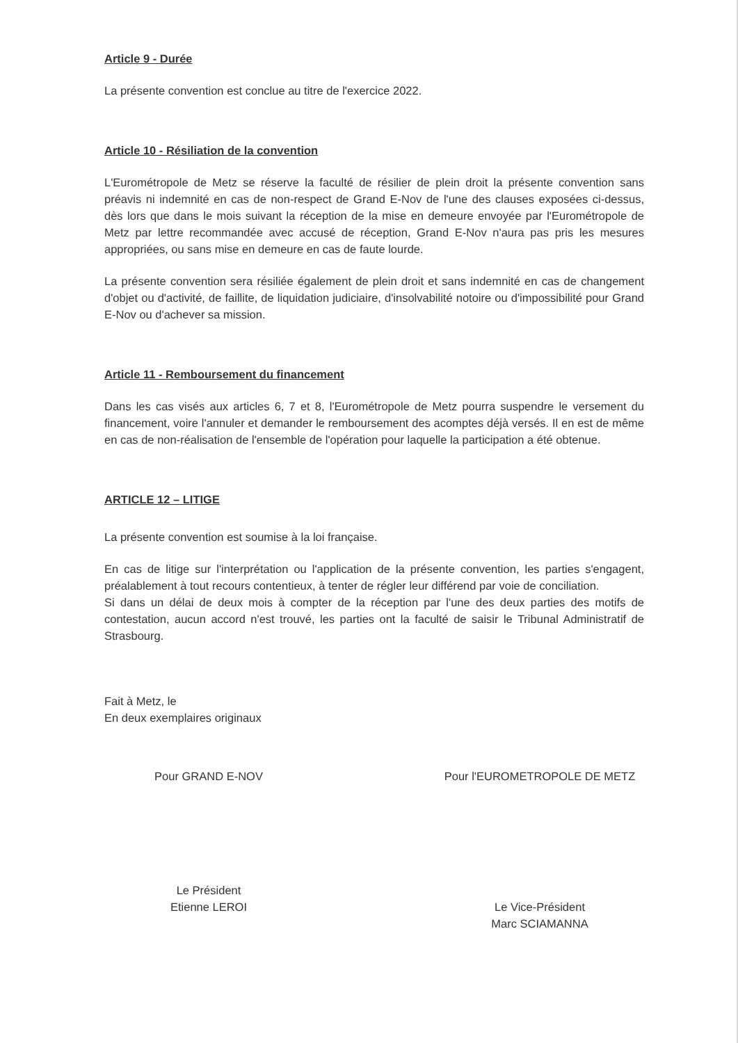Article 9 - Durée
La présente convention est conclue au titre de l'exercice 2022.
Article 10 - Résiliation de la convention
L'Eurométropole de Metz se réserve la faculté de résilier de plein droit la présente convention sans préavis ni indemnité en cas de non-respect de Grand E-Nov de l'une des clauses exposées ci-dessus, dès lors que dans le mois suivant la réception de la mise en demeure envoyée par l'Eurométropole de Metz par lettre recommandée avec accusé de réception, Grand E-Nov n'aura pas pris les mesures appropriées, ou sans mise en demeure en cas de faute lourde.
La présente convention sera résiliée également de plein droit et sans indemnité en cas de changement d'objet ou d'activité, de faillite, de liquidation judiciaire, d'insolvabilité notoire ou d'impossibilité pour Grand E-Nov ou d'achever sa mission.
Article 11 - Remboursement du financement
Dans les cas visés aux articles 6, 7 et 8, l'Eurométropole de Metz pourra suspendre le versement du financement, voire l'annuler et demander le remboursement des acomptes déjà versés. Il en est de même en cas de non-réalisation de l'ensemble de l'opération pour laquelle la participation a été obtenue.
ARTICLE 12 – LITIGE
La présente convention est soumise à la loi française.
En cas de litige sur l'interprétation ou l'application de la présente convention, les parties s'engagent, préalablement à tout recours contentieux, à tenter de régler leur différend par voie de conciliation.
Si dans un délai de deux mois à compter de la réception par l'une des deux parties des motifs de contestation, aucun accord n'est trouvé, les parties ont la faculté de saisir le Tribunal Administratif de Strasbourg.
Fait à Metz, le
En deux exemplaires originaux
Pour GRAND E-NOV Pour l'EUROMETROPOLE DE METZ
Le Président
Etienne LEROI
Le Vice-Président
Marc SCIAMANNA